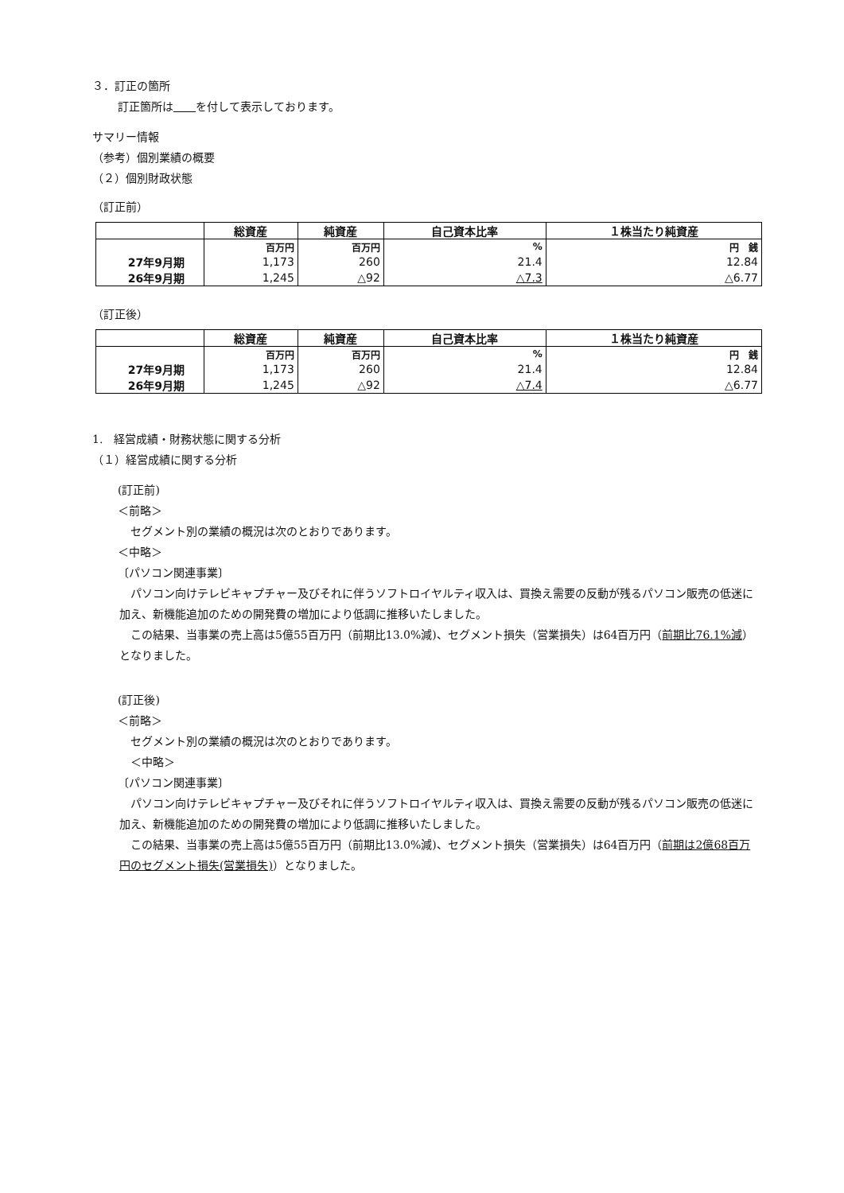３．訂正の箇所
訂正箇所は　　 を付して表示しております。
サマリー情報
（参考）個別業績の概要
（２）個別財政状態
（訂正前）
| | 総資産 | 純資産 | 自己資本比率 | １株当たり純資産 |
| --- | --- | --- | --- | --- |
| | 百万円 | 百万円 | % | 円 銭 |
| 27年9月期 | 1,173 | 260 | 21.4 | 12.84 |
| 26年9月期 | 1,245 | △92 | △7.3 | △6.77 |
（訂正後）
| | 総資産 | 純資産 | 自己資本比率 | １株当たり純資産 |
| --- | --- | --- | --- | --- |
| | 百万円 | 百万円 | % | 円 銭 |
| 27年9月期 | 1,173 | 260 | 21.4 | 12.84 |
| 26年9月期 | 1,245 | △92 | △7.4 | △6.77 |
1.　経営成績・財務状態に関する分析
（１）経営成績に関する分析
(訂正前)
＜前略＞
セグメント別の業績の概況は次のとおりであります。
＜中略＞
〔パソコン関連事業〕
　パソコン向けテレビキャプチャー及びそれに伴うソフトロイヤルティ収入は、買換え需要の反動が残るパソコン販売の低迷に加え、新機能追加のための開発費の増加により低調に推移いたしました。
　この結果、当事業の売上高は5億55百万円（前期比13.0%減)、セグメント損失（営業損失）は64百万円（前期比76.1%減）となりました。
(訂正後)
＜前略＞
セグメント別の業績の概況は次のとおりであります。
＜中略＞
〔パソコン関連事業〕
　パソコン向けテレビキャプチャー及びそれに伴うソフトロイヤルティ収入は、買換え需要の反動が残るパソコン販売の低迷に加え、新機能追加のための開発費の増加により低調に推移いたしました。
　この結果、当事業の売上高は5億55百万円（前期比13.0%減)、セグメント損失（営業損失）は64百万円（前期は2億68百万円のセグメント損失(営業損失)）となりました。